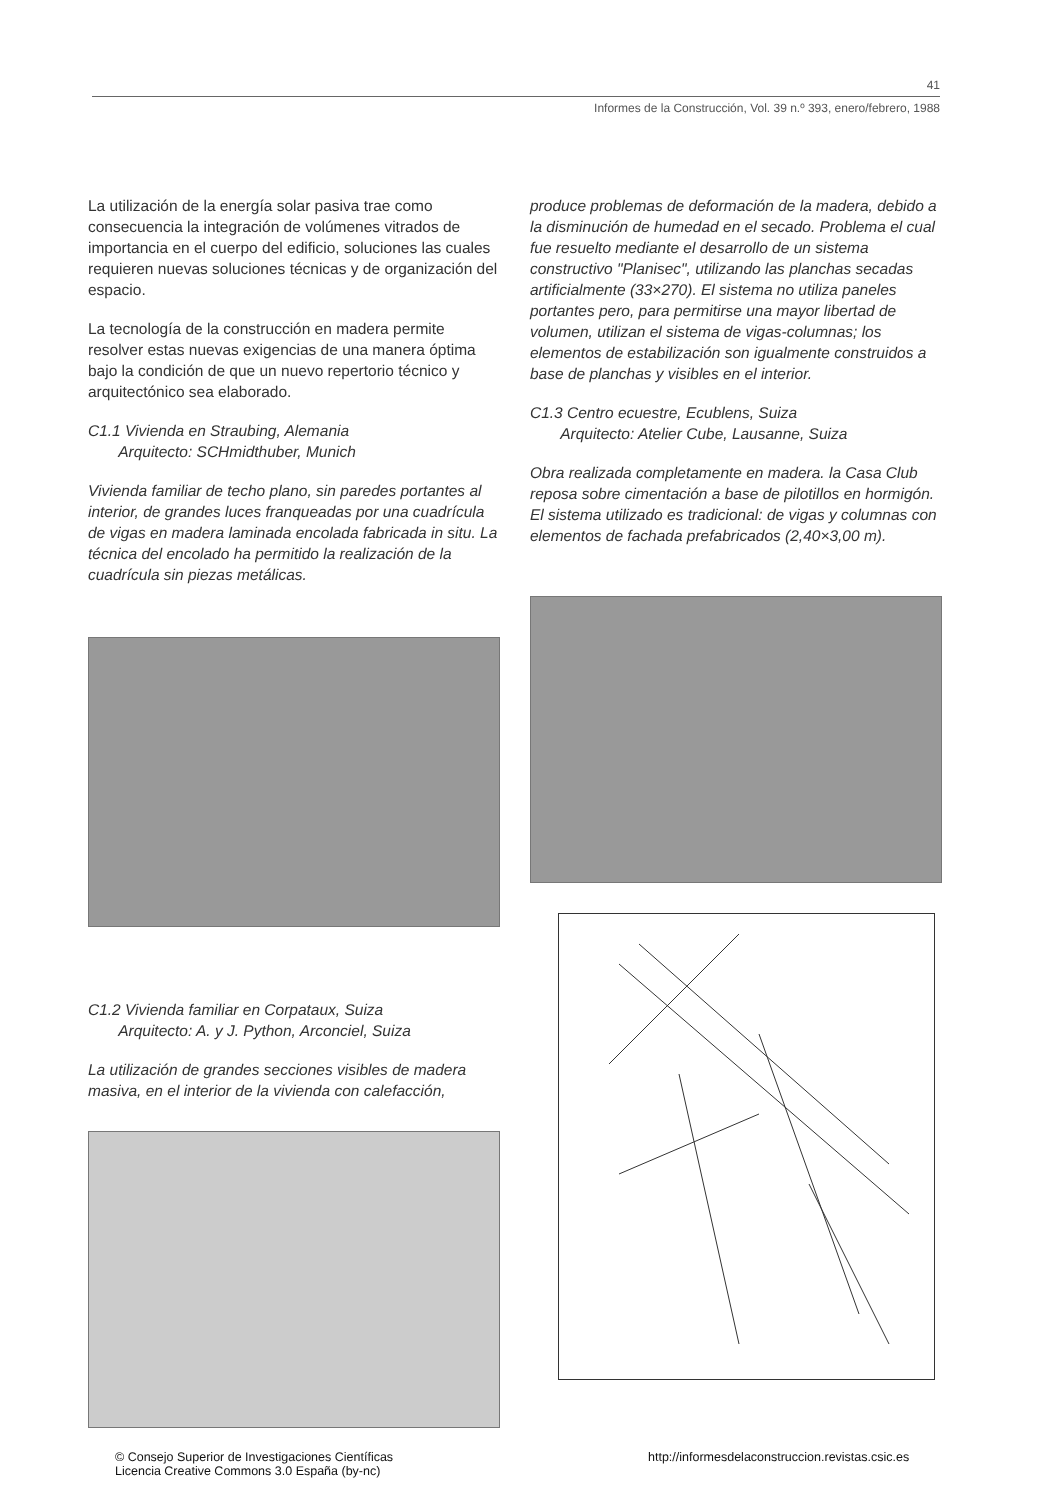41
Informes de la Construcción, Vol. 39 n.º 393, enero/febrero, 1988
La utilización de la energía solar pasiva trae como consecuencia la integración de volúmenes vitrados de importancia en el cuerpo del edificio, soluciones las cuales requieren nuevas soluciones técnicas y de organización del espacio.
La tecnología de la construcción en madera permite resolver estas nuevas exigencias de una manera óptima bajo la condición de que un nuevo repertorio técnico y arquitectónico sea elaborado.
C1.1 Vivienda en Straubing, Alemania
Arquitecto: SCHmidthuber, Munich
Vivienda familiar de techo plano, sin paredes portantes al interior, de grandes luces franqueadas por una cuadrícula de vigas en madera laminada encolada fabricada in situ. La técnica del encolado ha permitido la realización de la cuadrícula sin piezas metálicas.
C1.2 Vivienda familiar en Corpataux, Suiza
Arquitecto: A. y J. Python, Arconciel, Suiza
La utilización de grandes secciones visibles de madera masiva, en el interior de la vivienda con calefacción,
produce problemas de deformación de la madera, debido a la disminución de humedad en el secado. Problema el cual fue resuelto mediante el desarrollo de un sistema constructivo "Planisec", utilizando las planchas secadas artificialmente (33×270). El sistema no utiliza paneles portantes pero, para permitirse una mayor libertad de volumen, utilizan el sistema de vigas-columnas; los elementos de estabilización son igualmente construidos a base de planchas y visibles en el interior.
C1.3 Centro ecuestre, Ecublens, Suiza
Arquitecto: Atelier Cube, Lausanne, Suiza
Obra realizada completamente en madera. la Casa Club reposa sobre cimentación a base de pilotillos en hormigón. El sistema utilizado es tradicional: de vigas y columnas con elementos de fachada prefabricados (2,40×3,00 m).
© Consejo Superior de Investigaciones Científicas
Licencia Creative Commons 3.0 España (by-nc)
http://informesdelaconstruccion.revistas.csic.es